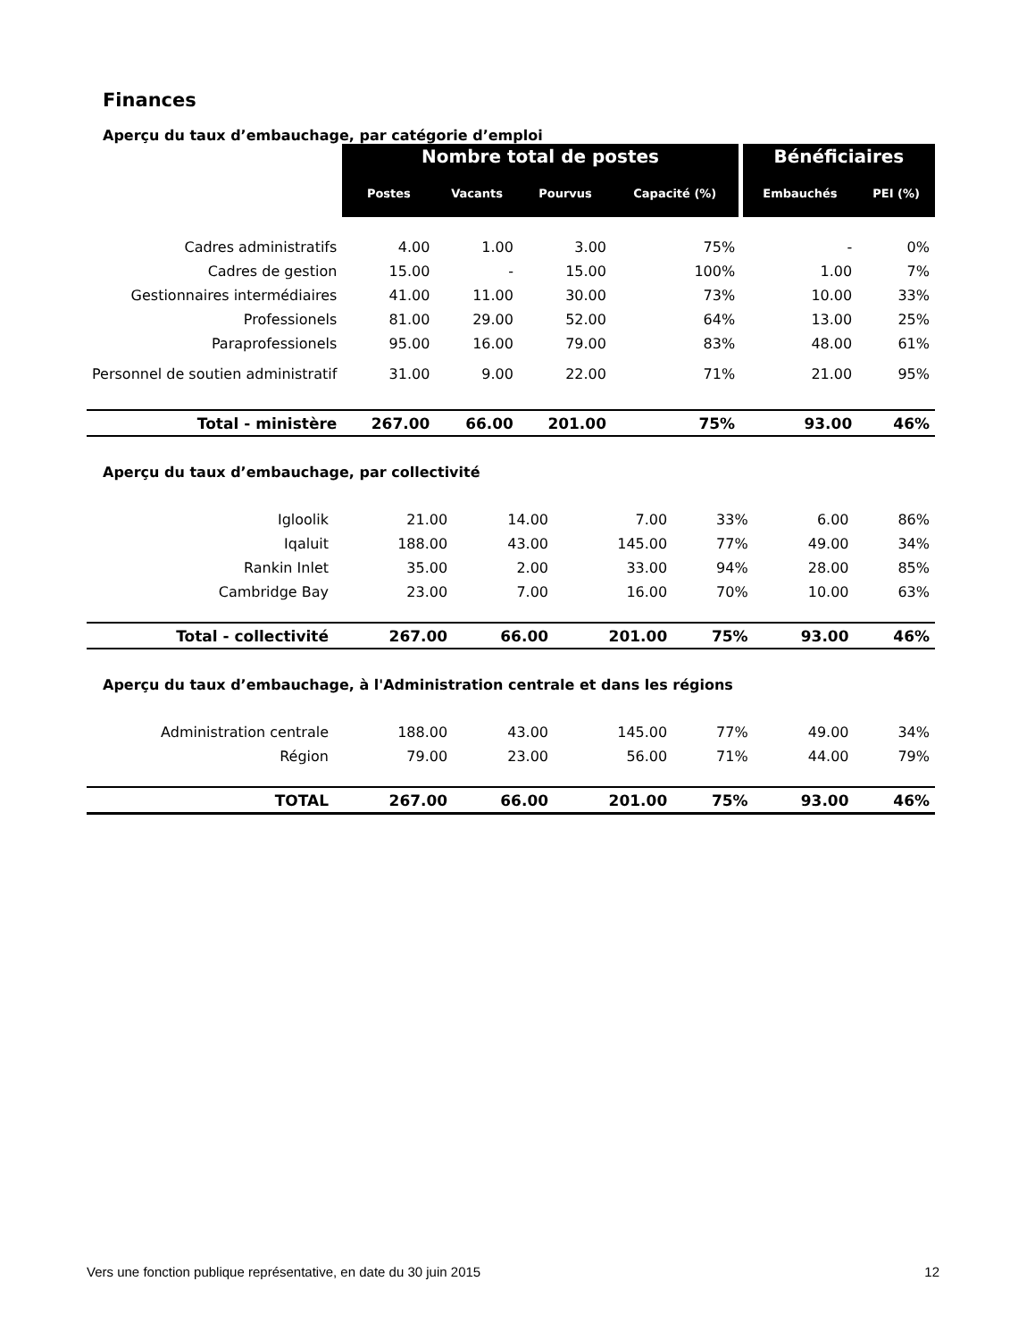Finances
Aperçu du taux d’embauchage, par catégorie d’emploi
| | Nombre total de postes | | | | Bénéficiaires | |
| | Postes | Vacants | Pourvus | Capacité (%) | Embauchés | PEI (%) |
| Cadres administratifs | 4.00 | 1.00 | 3.00 | 75% | - | 0% |
| Cadres de gestion | 15.00 | - | 15.00 | 100% | 1.00 | 7% |
| Gestionnaires intermédiaires | 41.00 | 11.00 | 30.00 | 73% | 10.00 | 33% |
| Professionels | 81.00 | 29.00 | 52.00 | 64% | 13.00 | 25% |
| Paraprofessionels | 95.00 | 16.00 | 79.00 | 83% | 48.00 | 61% |
| Personnel de soutien administratif | 31.00 | 9.00 | 22.00 | 71% | 21.00 | 95% |
| Total - ministère | 267.00 | 66.00 | 201.00 | 75% | 93.00 | 46% |
Aperçu du taux d’embauchage, par collectivité
| Igloolik | 21.00 | 14.00 | 7.00 | 33% | 6.00 | 86% |
| Iqaluit | 188.00 | 43.00 | 145.00 | 77% | 49.00 | 34% |
| Rankin Inlet | 35.00 | 2.00 | 33.00 | 94% | 28.00 | 85% |
| Cambridge Bay | 23.00 | 7.00 | 16.00 | 70% | 10.00 | 63% |
| Total - collectivité | 267.00 | 66.00 | 201.00 | 75% | 93.00 | 46% |
Aperçu du taux d’embauchage, à l'Administration centrale et dans les régions
| Administration centrale | 188.00 | 43.00 | 145.00 | 77% | 49.00 | 34% |
| Région | 79.00 | 23.00 | 56.00 | 71% | 44.00 | 79% |
| TOTAL | 267.00 | 66.00 | 201.00 | 75% | 93.00 | 46% |
Vers une fonction publique représentative, en date du 30 juin 2015 12